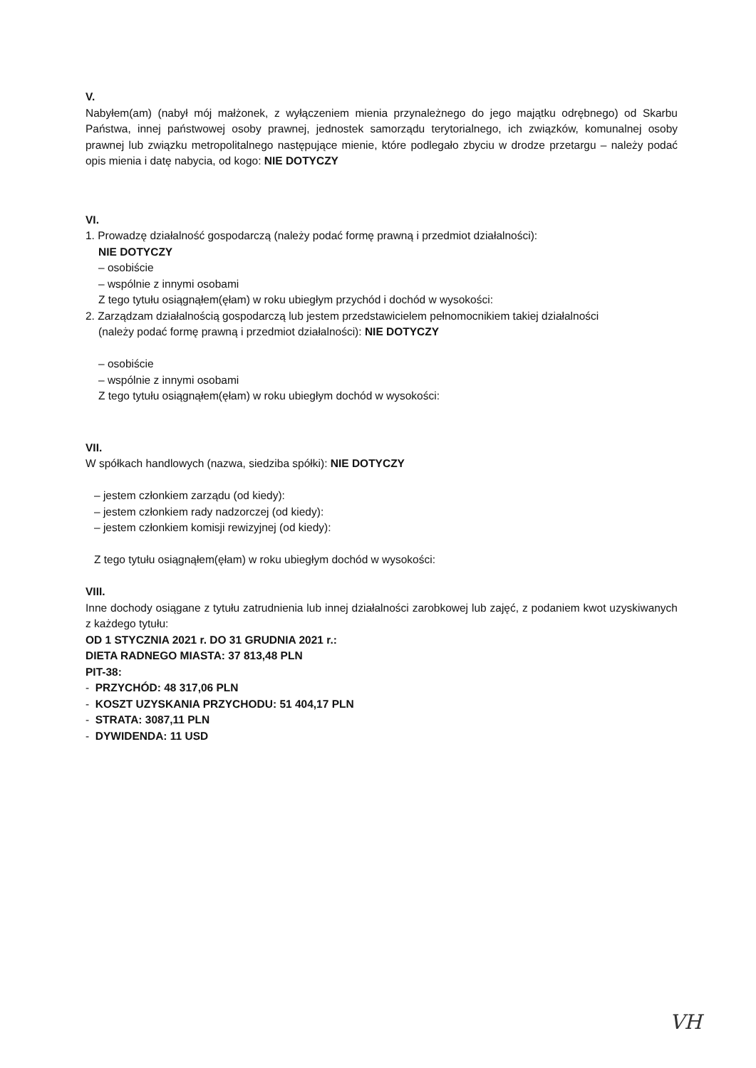V.
Nabyłem(am) (nabył mój małżonek, z wyłączeniem mienia przynależnego do jego majątku odrębnego) od Skarbu Państwa, innej państwowej osoby prawnej, jednostek samorządu terytorialnego, ich związków, komunalnej osoby prawnej lub związku metropolitalnego następujące mienie, które podlegało zbyciu w drodze przetargu – należy podać opis mienia i datę nabycia, od kogo: NIE DOTYCZY
VI.
1. Prowadzę działalność gospodarczą (należy podać formę prawną i przedmiot działalności):
NIE DOTYCZY
– osobiście
– wspólnie z innymi osobami
Z tego tytułu osiągnąłem(ęłam) w roku ubiegłym przychód i dochód w wysokości:
2. Zarządzam działalnością gospodarczą lub jestem przedstawicielem pełnomocnikiem takiej działalności
(należy podać formę prawną i przedmiot działalności): NIE DOTYCZY
– osobiście
– wspólnie z innymi osobami
Z tego tytułu osiągnąłem(ęłam) w roku ubiegłym dochód w wysokości:
VII.
W spółkach handlowych (nazwa, siedziba spółki): NIE DOTYCZY
– jestem członkiem zarządu (od kiedy):
– jestem członkiem rady nadzorczej (od kiedy):
– jestem członkiem komisji rewizyjnej (od kiedy):
Z tego tytułu osiągnąłem(ęłam) w roku ubiegłym dochód w wysokości:
VIII.
Inne dochody osiągane z tytułu zatrudnienia lub innej działalności zarobkowej lub zajęć, z podaniem kwot uzyskiwanych z każdego tytułu:
OD 1 STYCZNIA 2021 r. DO 31 GRUDNIA 2021 r.:
DIETA RADNEGO MIASTA: 37 813,48 PLN
PIT-38:
- PRZYCHÓD: 48 317,06 PLN
- KOSZT UZYSKANIA PRZYCHODU: 51 404,17 PLN
- STRATA: 3087,11 PLN
- DYWIDENDA: 11 USD
VH